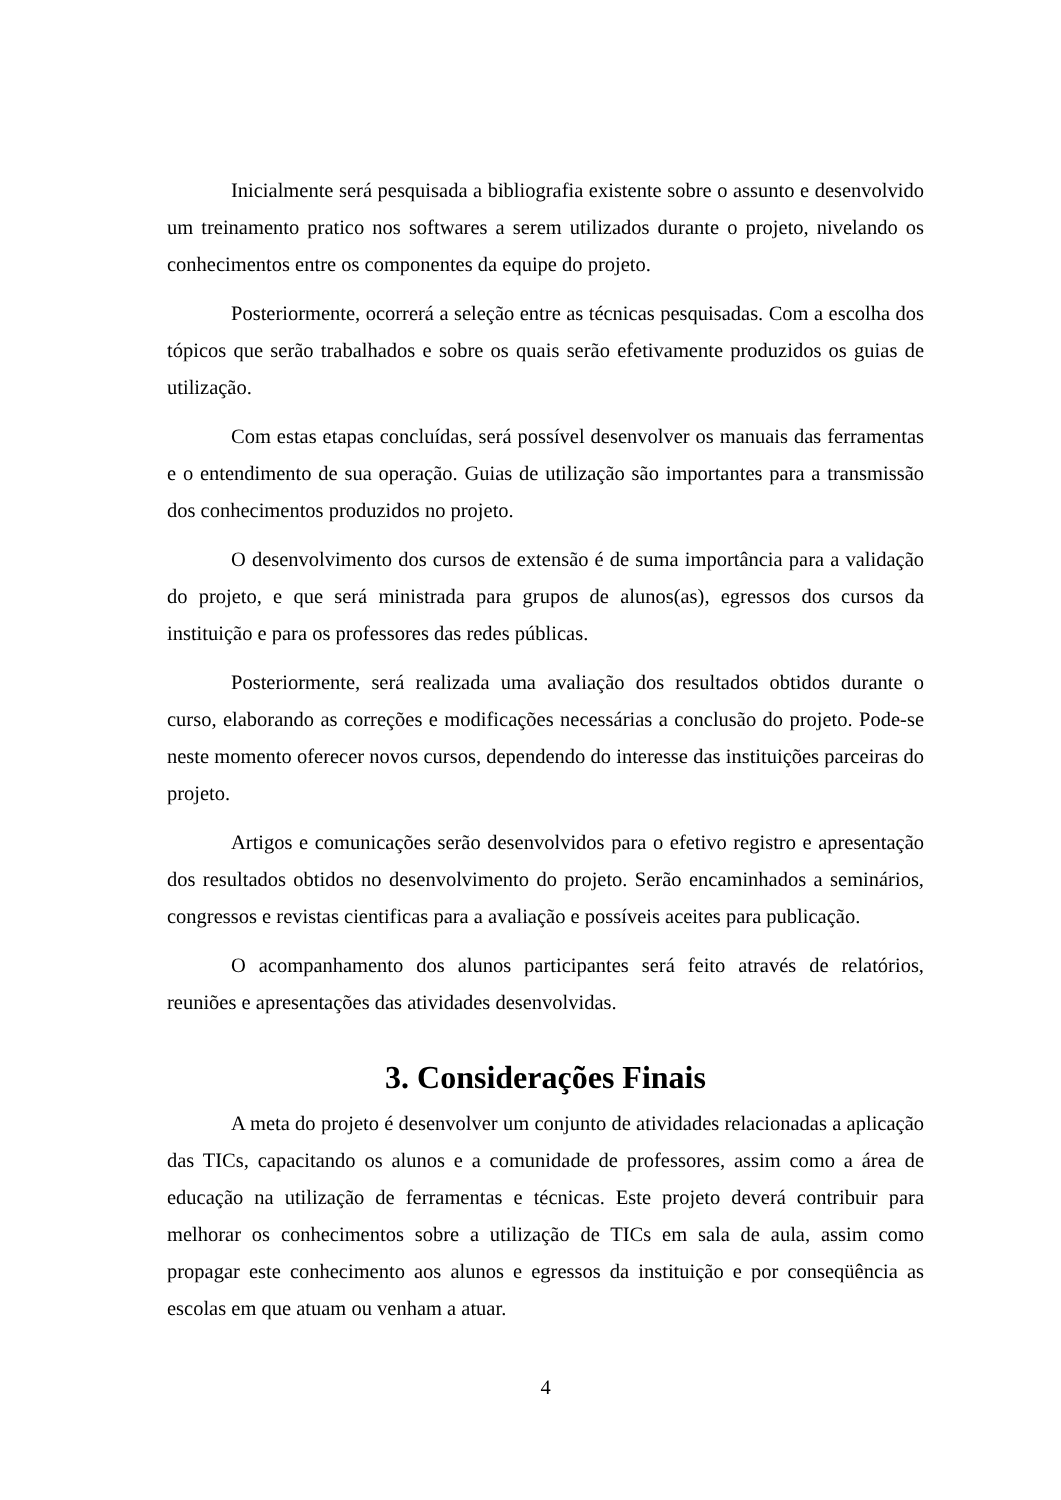Inicialmente será pesquisada a bibliografia existente sobre o assunto e desenvolvido um treinamento pratico nos softwares a serem utilizados durante o projeto, nivelando os conhecimentos entre os componentes da equipe do projeto.
Posteriormente, ocorrerá a seleção entre as técnicas pesquisadas. Com a escolha dos tópicos que serão trabalhados e sobre os quais serão efetivamente produzidos os guias de utilização.
Com estas etapas concluídas, será possível desenvolver os manuais das ferramentas e o entendimento de sua operação. Guias de utilização são importantes para a transmissão dos conhecimentos produzidos no projeto.
O desenvolvimento dos cursos de extensão é de suma importância para a validação do projeto, e que será ministrada para grupos de alunos(as), egressos dos cursos da instituição e para os professores das redes públicas.
Posteriormente, será realizada uma avaliação dos resultados obtidos durante o curso, elaborando as correções e modificações necessárias a conclusão do projeto. Pode-se neste momento oferecer novos cursos, dependendo do interesse das instituições parceiras do projeto.
Artigos e comunicações serão desenvolvidos para o efetivo registro e apresentação dos resultados obtidos no desenvolvimento do projeto. Serão encaminhados a seminários, congressos e revistas cientificas para a avaliação e possíveis aceites para publicação.
O acompanhamento dos alunos participantes será feito através de relatórios, reuniões e apresentações das atividades desenvolvidas.
3. Considerações Finais
A meta do projeto é desenvolver um conjunto de atividades relacionadas a aplicação das TICs, capacitando os alunos e a comunidade de professores, assim como a área de educação na utilização de ferramentas e técnicas. Este projeto deverá contribuir para melhorar os conhecimentos sobre a utilização de TICs em sala de aula, assim como propagar este conhecimento aos alunos e egressos da instituição e por conseqüência as escolas em que atuam ou venham a atuar.
4